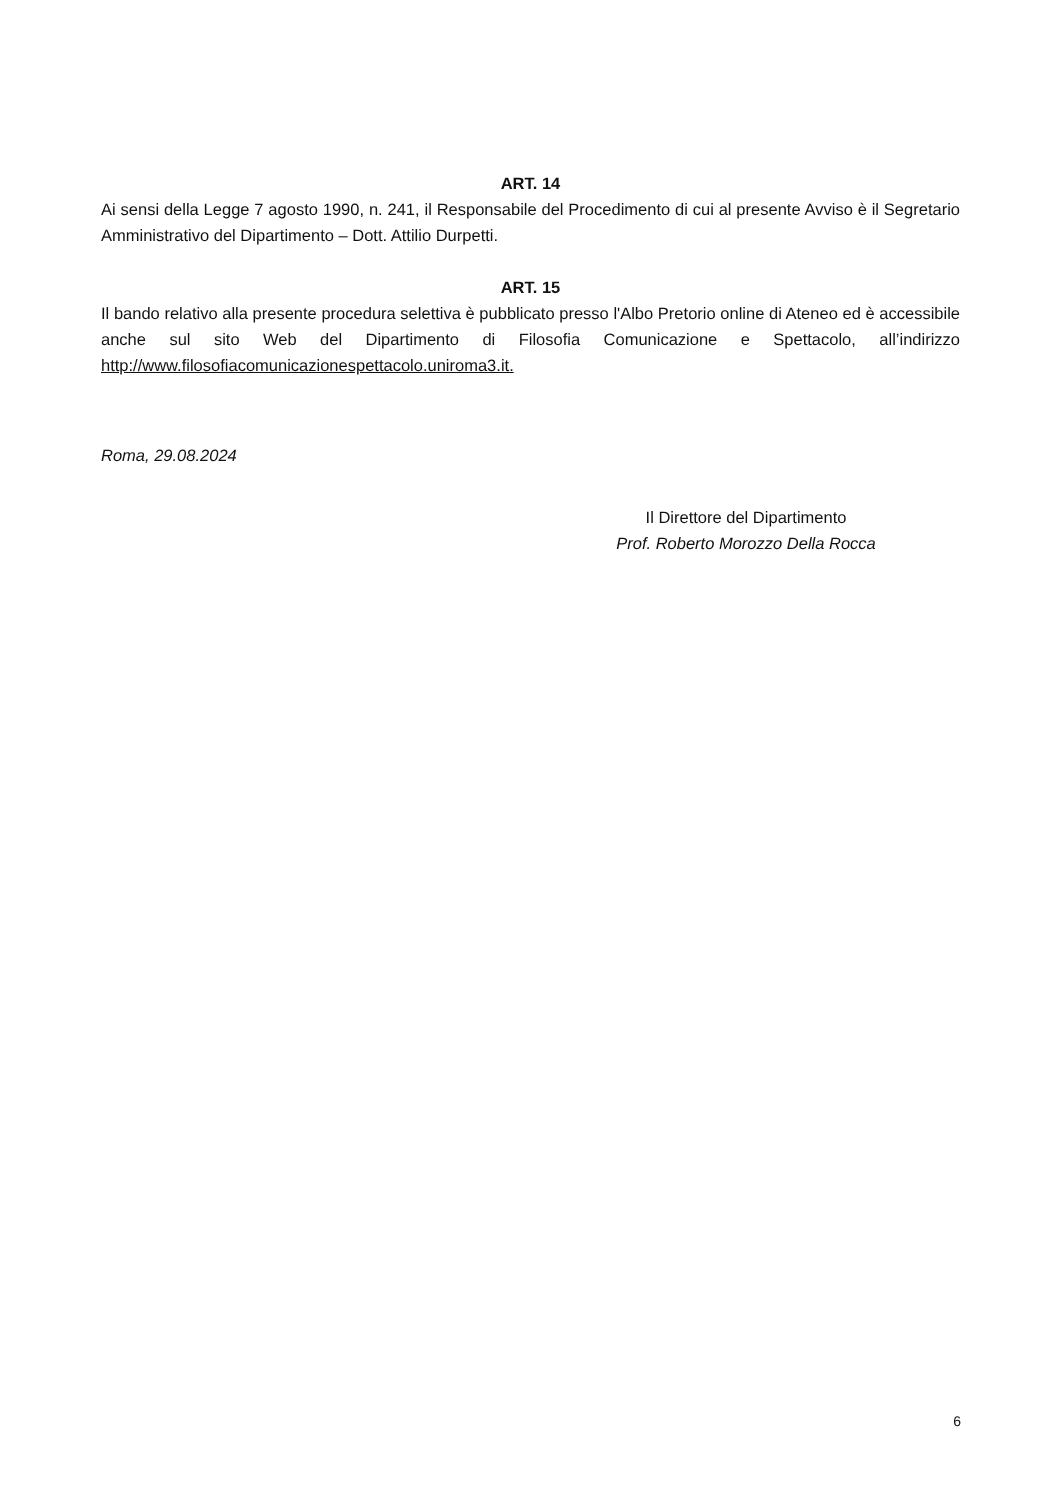ART. 14
Ai sensi della Legge 7 agosto 1990, n. 241, il Responsabile del Procedimento di cui al presente Avviso è il Segretario Amministrativo del Dipartimento – Dott. Attilio Durpetti.
ART. 15
Il bando relativo alla presente procedura selettiva è pubblicato presso l'Albo Pretorio online di Ateneo ed è accessibile anche sul sito Web del Dipartimento di Filosofia Comunicazione e Spettacolo, all’indirizzo http://www.filosofiacomunicazionespettacolo.uniroma3.it.
Roma, 29.08.2024
Il Direttore del Dipartimento
Prof. Roberto Morozzo Della Rocca
6